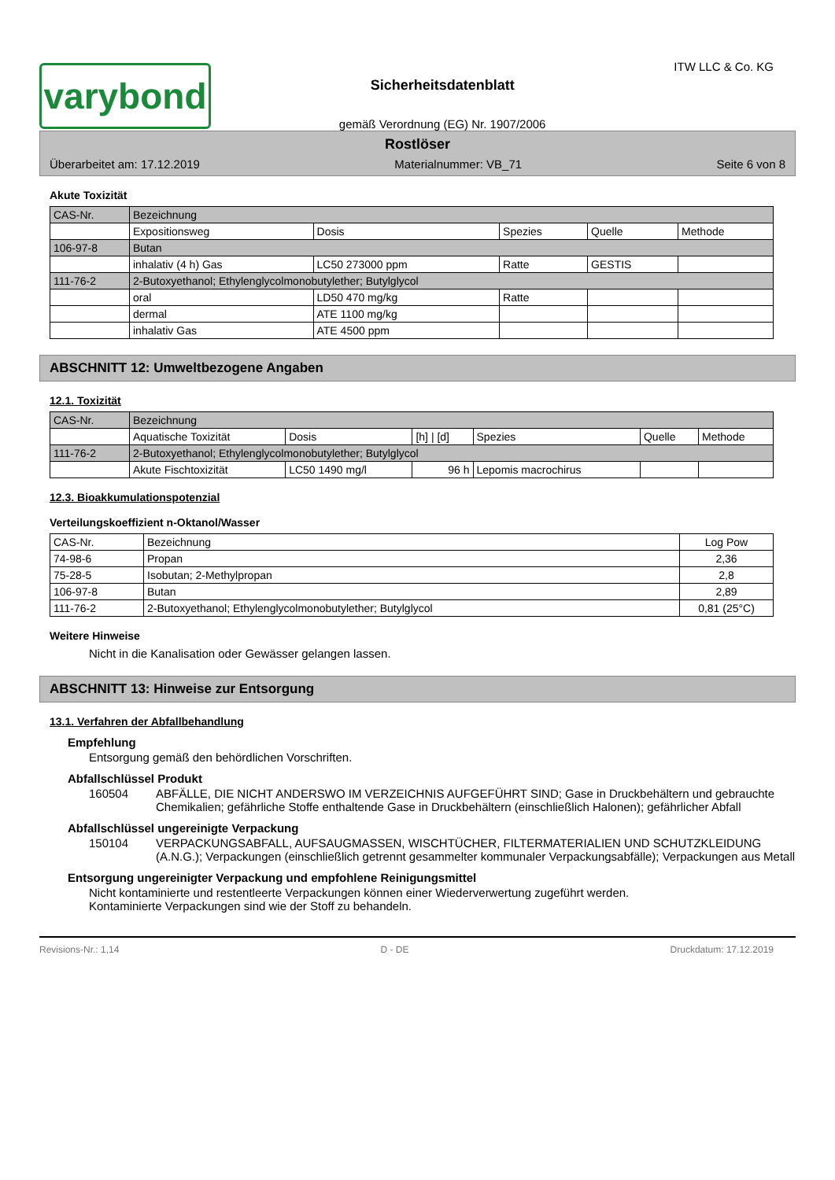varybond
Sicherheitsdatenblatt
gemäß Verordnung (EG) Nr. 1907/2006
ITW LLC & Co. KG
Rostlöser
Überarbeitet am: 17.12.2019 Materialnummer: VB_71 Seite 6 von 8
Akute Toxizität
| CAS-Nr. | Bezeichnung | | | | |
| --- | --- | --- | --- | --- | --- |
| | Expositionsweg | Dosis | Spezies | Quelle | Methode |
| 106-97-8 | Butan | | | | |
| | inhalativ (4 h) Gas | LC50 273000 ppm | Ratte | GESTIS | |
| 111-76-2 | 2-Butoxyethanol; Ethylenglycolmonobutylether; Butylglycol | | | | |
| | oral | LD50 470 mg/kg | Ratte | | |
| | dermal | ATE 1100 mg/kg | | | |
| | inhalativ Gas | ATE 4500 ppm | | | |
ABSCHNITT 12: Umweltbezogene Angaben
12.1. Toxizität
| CAS-Nr. | Bezeichnung | | | | | |
| --- | --- | --- | --- | --- | --- | --- |
| | Aquatische Toxizität | Dosis | [h] / [d] | Spezies | Quelle | Methode |
| 111-76-2 | 2-Butoxyethanol; Ethylenglycolmonobutylether; Butylglycol | | | | | |
| | Akute Fischtoxizität | LC50 1490 mg/l | 96 h | Lepomis macrochirus | | |
12.3. Bioakkumulationspotenzial
Verteilungskoeffizient n-Oktanol/Wasser
| CAS-Nr. | Bezeichnung | Log Pow |
| --- | --- | --- |
| 74-98-6 | Propan | 2,36 |
| 75-28-5 | Isobutan; 2-Methylpropan | 2,8 |
| 106-97-8 | Butan | 2,89 |
| 111-76-2 | 2-Butoxyethanol; Ethylenglycolmonobutylether; Butylglycol | 0,81 (25°C) |
Weitere Hinweise
Nicht in die Kanalisation oder Gewässer gelangen lassen.
ABSCHNITT 13: Hinweise zur Entsorgung
13.1. Verfahren der Abfallbehandlung
Empfehlung
Entsorgung gemäß den behördlichen Vorschriften.
Abfallschlüssel Produkt
160504 ABFÄLLE, DIE NICHT ANDERSWO IM VERZEICHNIS AUFGEFÜHRT SIND; Gase in Druckbehältern und gebrauchte Chemikalien; gefährliche Stoffe enthaltende Gase in Druckbehältern (einschließlich Halonen); gefährlicher Abfall
Abfallschlüssel ungereinigte Verpackung
150104 VERPACKUNGSABFALL, AUFSAUGMASSEN, WISCHTÜCHER, FILTERMATERIALIEN UND SCHUTZKLEIDUNG (A.N.G.); Verpackungen (einschließlich getrennt gesammelter kommunaler Verpackungsabfälle); Verpackungen aus Metall
Entsorgung ungereinigter Verpackung und empfohlene Reinigungsmittel
Nicht kontaminierte und restentleerte Verpackungen können einer Wiederverwertung zugeführt werden.
Kontaminierte Verpackungen sind wie der Stoff zu behandeln.
Revisions-Nr.: 1,14 D - DE Druckdatum: 17.12.2019